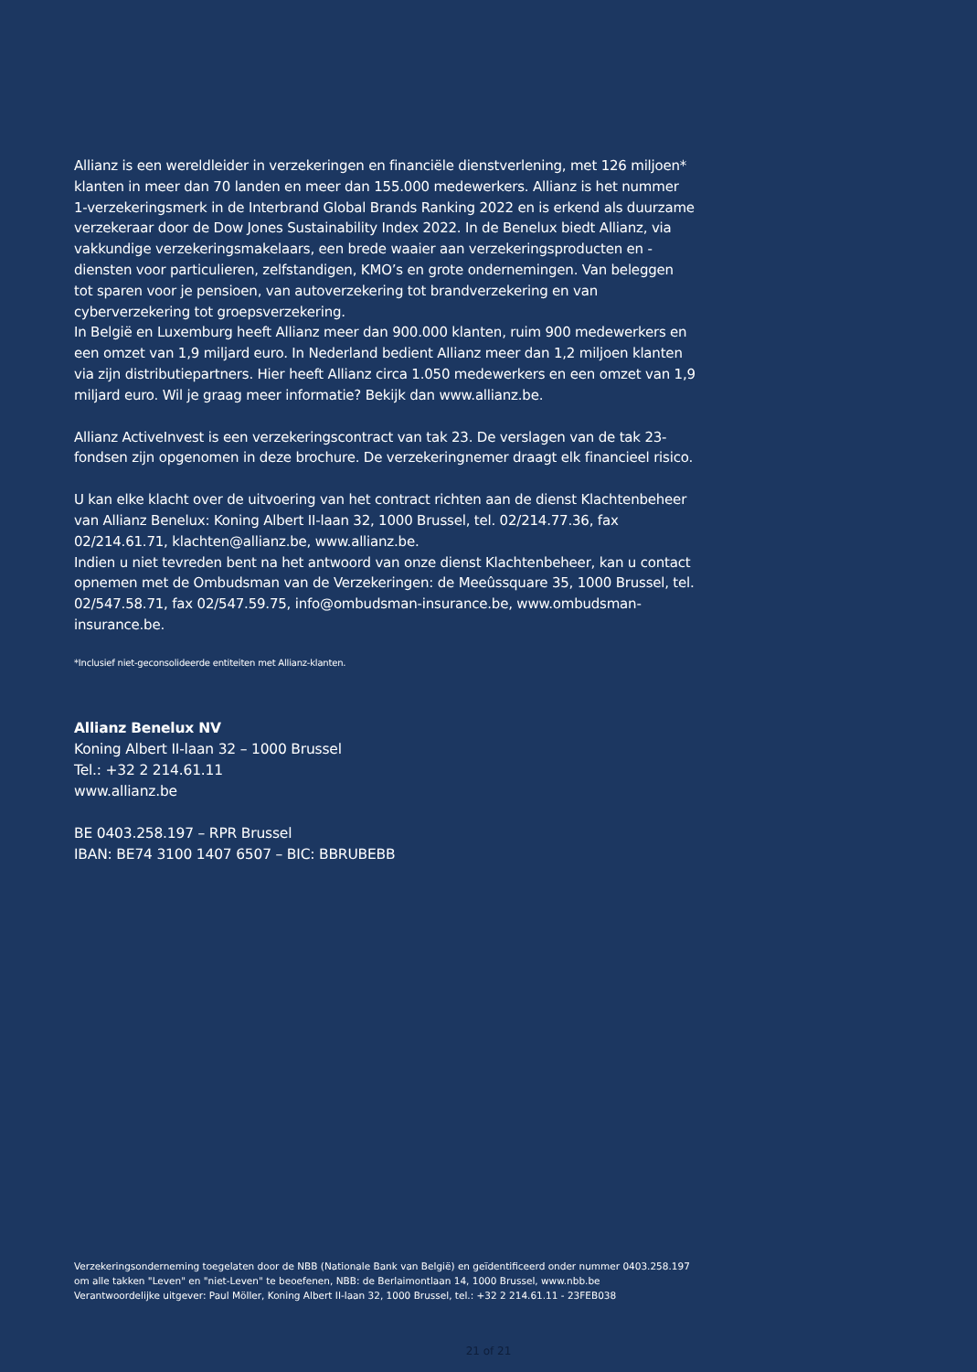Allianz is een wereldleider in verzekeringen en financiële dienstverlening, met 126 miljoen* klanten in meer dan 70 landen en meer dan 155.000 medewerkers. Allianz is het nummer 1-verzekeringsmerk in de Interbrand Global Brands Ranking 2022 en is erkend als duurzame verzekeraar door de Dow Jones Sustainability Index 2022. In de Benelux biedt Allianz, via vakkundige verzekeringsmakelaars, een brede waaier aan verzekeringsproducten en -diensten voor particulieren, zelfstandigen, KMO’s en grote ondernemingen. Van beleggen tot sparen voor je pensioen, van autoverzekering tot brandverzekering en van cyberverzekering tot groepsverzekering.
In België en Luxemburg heeft Allianz meer dan 900.000 klanten, ruim 900 medewerkers en een omzet van 1,9 miljard euro. In Nederland bedient Allianz meer dan 1,2 miljoen klanten via zijn distributiepartners. Hier heeft Allianz circa 1.050 medewerkers en een omzet van 1,9 miljard euro. Wil je graag meer informatie? Bekijk dan www.allianz.be.
Allianz ActiveInvest is een verzekeringscontract van tak 23. De verslagen van de tak 23-fondsen zijn opgenomen in deze brochure. De verzekeringnemer draagt elk financieel risico.
U kan elke klacht over de uitvoering van het contract richten aan de dienst Klachtenbeheer van Allianz Benelux: Koning Albert II-laan 32, 1000 Brussel, tel. 02/214.77.36, fax 02/214.61.71, klachten@allianz.be, www.allianz.be.
Indien u niet tevreden bent na het antwoord van onze dienst Klachtenbeheer, kan u contact opnemen met de Ombudsman van de Verzekeringen: de Meeûssquare 35, 1000 Brussel, tel. 02/547.58.71, fax 02/547.59.75, info@ombudsman-insurance.be, www.ombudsman-insurance.be.
*Inclusief niet-geconsolideerde entiteiten met Allianz-klanten.
Allianz Benelux NV
Koning Albert II-laan 32 – 1000 Brussel
Tel.: +32 2 214.61.11
www.allianz.be
BE 0403.258.197 – RPR Brussel
IBAN: BE74 3100 1407 6507 – BIC: BBRUBEBB
Verzekeringsonderneming toegelaten door de NBB (Nationale Bank van België) en geïdentificeerd onder nummer 0403.258.197
om alle takken "Leven" en "niet-Leven" te beoefenen, NBB: de Berlaimontlaan 14, 1000 Brussel, www.nbb.be
Verantwoordelijke uitgever: Paul Möller, Koning Albert II-laan 32, 1000 Brussel, tel.: +32 2 214.61.11 - 23FEB038
21 of 21